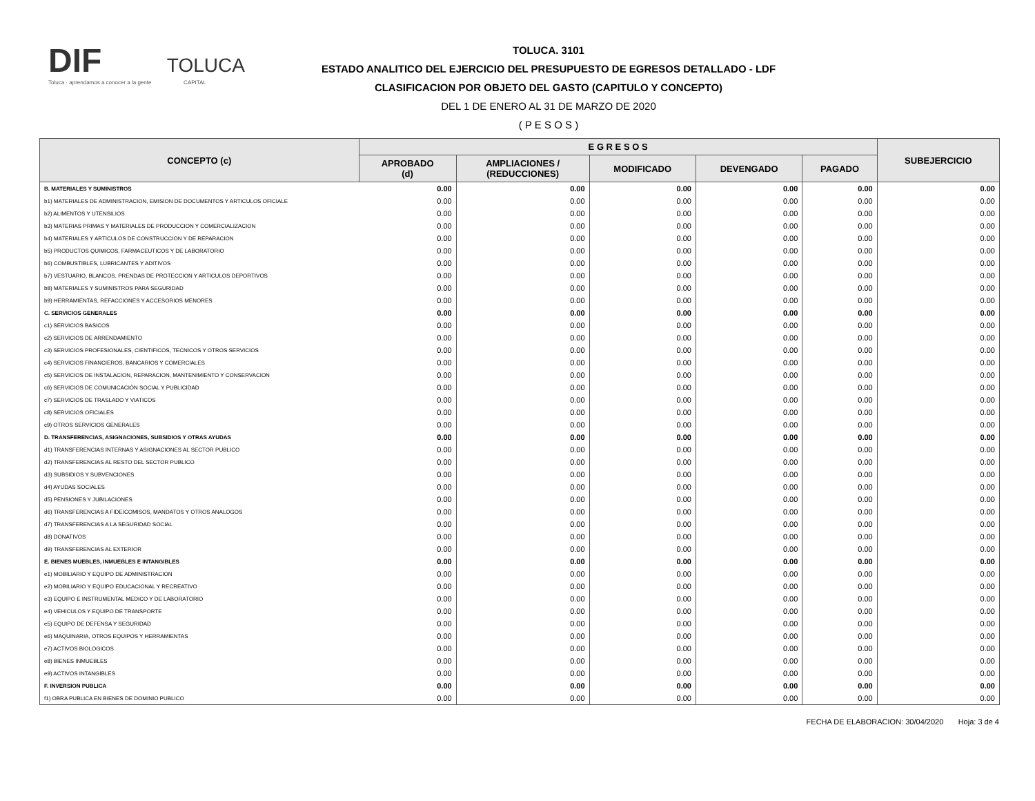DIF TOLUCA
Toluca · aprendamos a conocer a la gente CAPITAL
TOLUCA. 3101
ESTADO ANALITICO DEL EJERCICIO DEL PRESUPUESTO DE EGRESOS DETALLADO - LDF
CLASIFICACION POR OBJETO DEL GASTO (CAPITULO Y CONCEPTO)
DEL 1 DE ENERO AL 31 DE MARZO DE 2020
( P E S O S )
| CONCEPTO (c) | E G R E S O S | | | | | SUBEJERCICIO |
| --- | --- | --- | --- | --- | --- | --- |
| | APROBADO (d) | AMPLIACIONES / (REDUCCIONES) | MODIFICADO | DEVENGADO | PAGADO | |
| B. MATERIALES Y SUMINISTROS | 0.00 | 0.00 | 0.00 | 0.00 | 0.00 | 0.00 |
| b1) MATERIALES DE ADMINISTRACION, EMISION DE DOCUMENTOS Y ARTICULOS OFICIALE | 0.00 | 0.00 | 0.00 | 0.00 | 0.00 | 0.00 |
| b2) ALIMENTOS Y UTENSILIOS | 0.00 | 0.00 | 0.00 | 0.00 | 0.00 | 0.00 |
| b3) MATERIAS PRIMAS Y MATERIALES DE PRODUCCION Y COMERCIALIZACION | 0.00 | 0.00 | 0.00 | 0.00 | 0.00 | 0.00 |
| b4) MATERIALES Y ARTICULOS DE CONSTRUCCION Y DE REPARACION | 0.00 | 0.00 | 0.00 | 0.00 | 0.00 | 0.00 |
| b5) PRODUCTOS QUIMICOS, FARMACEUTICOS Y DE LABORATORIO | 0.00 | 0.00 | 0.00 | 0.00 | 0.00 | 0.00 |
| b6) COMBUSTIBLES, LUBRICANTES Y ADITIVOS | 0.00 | 0.00 | 0.00 | 0.00 | 0.00 | 0.00 |
| b7) VESTUARIO, BLANCOS, PRENDAS DE PROTECCION Y ARTICULOS DEPORTIVOS | 0.00 | 0.00 | 0.00 | 0.00 | 0.00 | 0.00 |
| b8) MATERIALES Y SUMINISTROS PARA SEGURIDAD | 0.00 | 0.00 | 0.00 | 0.00 | 0.00 | 0.00 |
| b9) HERRAMIENTAS, REFACCIONES Y ACCESORIOS MENORES | 0.00 | 0.00 | 0.00 | 0.00 | 0.00 | 0.00 |
| C. SERVICIOS GENERALES | 0.00 | 0.00 | 0.00 | 0.00 | 0.00 | 0.00 |
| c1) SERVICIOS BASICOS | 0.00 | 0.00 | 0.00 | 0.00 | 0.00 | 0.00 |
| c2) SERVICIOS DE ARRENDAMIENTO | 0.00 | 0.00 | 0.00 | 0.00 | 0.00 | 0.00 |
| c3) SERVICIOS PROFESIONALES, CIENTIFICOS, TECNICOS Y OTROS SERVICIOS | 0.00 | 0.00 | 0.00 | 0.00 | 0.00 | 0.00 |
| c4) SERVICIOS FINANCIEROS, BANCARIOS Y COMERCIALES | 0.00 | 0.00 | 0.00 | 0.00 | 0.00 | 0.00 |
| c5) SERVICIOS DE INSTALACION, REPARACION, MANTENIMIENTO Y CONSERVACION | 0.00 | 0.00 | 0.00 | 0.00 | 0.00 | 0.00 |
| c6) SERVICIOS DE COMUNICACIÓN SOCIAL Y PUBLICIDAD | 0.00 | 0.00 | 0.00 | 0.00 | 0.00 | 0.00 |
| c7) SERVICIOS DE TRASLADO Y VIATICOS | 0.00 | 0.00 | 0.00 | 0.00 | 0.00 | 0.00 |
| c8) SERVICIOS OFICIALES | 0.00 | 0.00 | 0.00 | 0.00 | 0.00 | 0.00 |
| c9) OTROS SERVICIOS GENERALES | 0.00 | 0.00 | 0.00 | 0.00 | 0.00 | 0.00 |
| D. TRANSFERENCIAS, ASIGNACIONES, SUBSIDIOS Y OTRAS AYUDAS | 0.00 | 0.00 | 0.00 | 0.00 | 0.00 | 0.00 |
| d1) TRANSFERENCIAS INTERNAS Y ASIGNACIONES AL SECTOR PUBLICO | 0.00 | 0.00 | 0.00 | 0.00 | 0.00 | 0.00 |
| d2) TRANSFERENCIAS AL RESTO DEL SECTOR PUBLICO | 0.00 | 0.00 | 0.00 | 0.00 | 0.00 | 0.00 |
| d3) SUBSIDIOS Y SUBVENCIONES | 0.00 | 0.00 | 0.00 | 0.00 | 0.00 | 0.00 |
| d4) AYUDAS SOCIALES | 0.00 | 0.00 | 0.00 | 0.00 | 0.00 | 0.00 |
| d5) PENSIONES Y JUBILACIONES | 0.00 | 0.00 | 0.00 | 0.00 | 0.00 | 0.00 |
| d6) TRANSFERENCIAS A FIDEICOMISOS, MANDATOS Y OTROS ANALOGOS | 0.00 | 0.00 | 0.00 | 0.00 | 0.00 | 0.00 |
| d7) TRANSFERENCIAS A LA SEGURIDAD SOCIAL | 0.00 | 0.00 | 0.00 | 0.00 | 0.00 | 0.00 |
| d8) DONATIVOS | 0.00 | 0.00 | 0.00 | 0.00 | 0.00 | 0.00 |
| d9) TRANSFERENCIAS AL EXTERIOR | 0.00 | 0.00 | 0.00 | 0.00 | 0.00 | 0.00 |
| E. BIENES MUEBLES, INMUEBLES E INTANGIBLES | 0.00 | 0.00 | 0.00 | 0.00 | 0.00 | 0.00 |
| e1) MOBILIARIO Y EQUIPO DE ADMINISTRACION | 0.00 | 0.00 | 0.00 | 0.00 | 0.00 | 0.00 |
| e2) MOBILIARIO Y EQUIPO EDUCACIONAL Y RECREATIVO | 0.00 | 0.00 | 0.00 | 0.00 | 0.00 | 0.00 |
| e3) EQUIPO E INSTRUMENTAL MEDICO Y DE LABORATORIO | 0.00 | 0.00 | 0.00 | 0.00 | 0.00 | 0.00 |
| e4) VEHICULOS Y EQUIPO DE TRANSPORTE | 0.00 | 0.00 | 0.00 | 0.00 | 0.00 | 0.00 |
| e5) EQUIPO DE DEFENSA Y SEGURIDAD | 0.00 | 0.00 | 0.00 | 0.00 | 0.00 | 0.00 |
| e6) MAQUINARIA, OTROS EQUIPOS Y HERRAMIENTAS | 0.00 | 0.00 | 0.00 | 0.00 | 0.00 | 0.00 |
| e7) ACTIVOS BIOLOGICOS | 0.00 | 0.00 | 0.00 | 0.00 | 0.00 | 0.00 |
| e8) BIENES INMUEBLES | 0.00 | 0.00 | 0.00 | 0.00 | 0.00 | 0.00 |
| e9) ACTIVOS INTANGIBLES | 0.00 | 0.00 | 0.00 | 0.00 | 0.00 | 0.00 |
| F. INVERSION PUBLICA | 0.00 | 0.00 | 0.00 | 0.00 | 0.00 | 0.00 |
| f1) OBRA PUBLICA EN BIENES DE DOMINIO PUBLICO | 0.00 | 0.00 | 0.00 | 0.00 | 0.00 | 0.00 |
FECHA DE ELABORACION: 30/04/2020 Hoja: 3 de 4